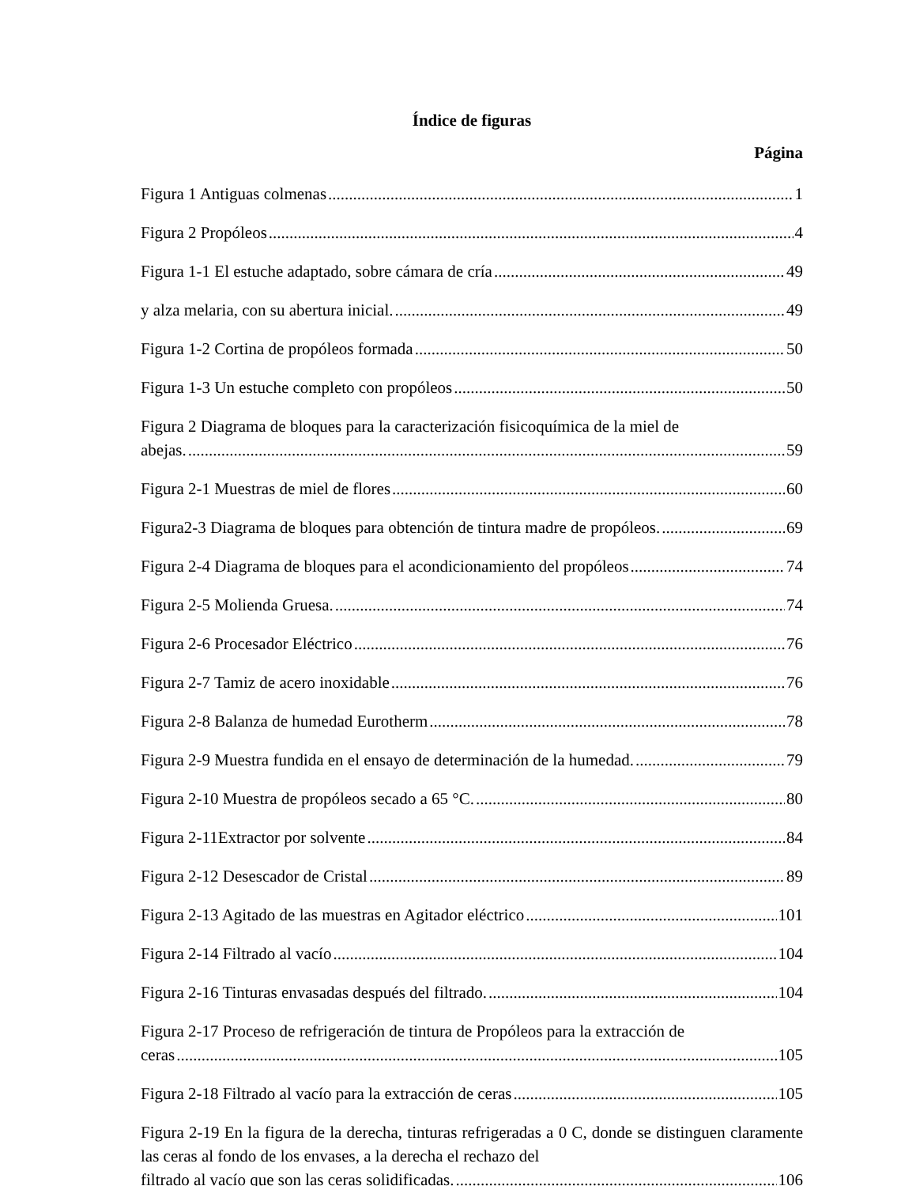Índice de figuras
Página
Figura 1 Antiguas colmenas 1
Figura 2 Propóleos 4
Figura 1-1 El estuche adaptado, sobre cámara de cría 49
y alza melaria, con su abertura inicial. 49
Figura 1-2 Cortina de propóleos formada 50
Figura 1-3 Un estuche completo con propóleos 50
Figura 2 Diagrama de bloques para la caracterización fisicoquímica de la miel de
abejas. 59
Figura 2-1 Muestras de miel de flores 60
Figura2-3 Diagrama de bloques para obtención de tintura madre de propóleos. 69
Figura 2-4 Diagrama de bloques para el acondicionamiento del propóleos 74
Figura 2-5 Molienda Gruesa. 74
Figura 2-6 Procesador Eléctrico 76
Figura 2-7 Tamiz de acero inoxidable 76
Figura 2-8 Balanza de humedad Eurotherm 78
Figura 2-9 Muestra fundida en el ensayo de determinación de la humedad. 79
Figura 2-10 Muestra de propóleos secado a 65 °C. 80
Figura 2-11Extractor por solvente 84
Figura 2-12 Desescador de Cristal 89
Figura 2-13 Agitado de las muestras en Agitador eléctrico 101
Figura 2-14 Filtrado al vacío 104
Figura 2-16 Tinturas envasadas después del filtrado. 104
Figura 2-17 Proceso de refrigeración de tintura de Propóleos para la extracción de
ceras 105
Figura 2-18 Filtrado al vacío para la extracción de ceras 105
Figura 2-19 En la figura de la derecha, tinturas refrigeradas a 0 C, donde se distinguen claramente las ceras al fondo de los envases, a la derecha el rechazo del
filtrado al vacío que son las ceras solidificadas. 106